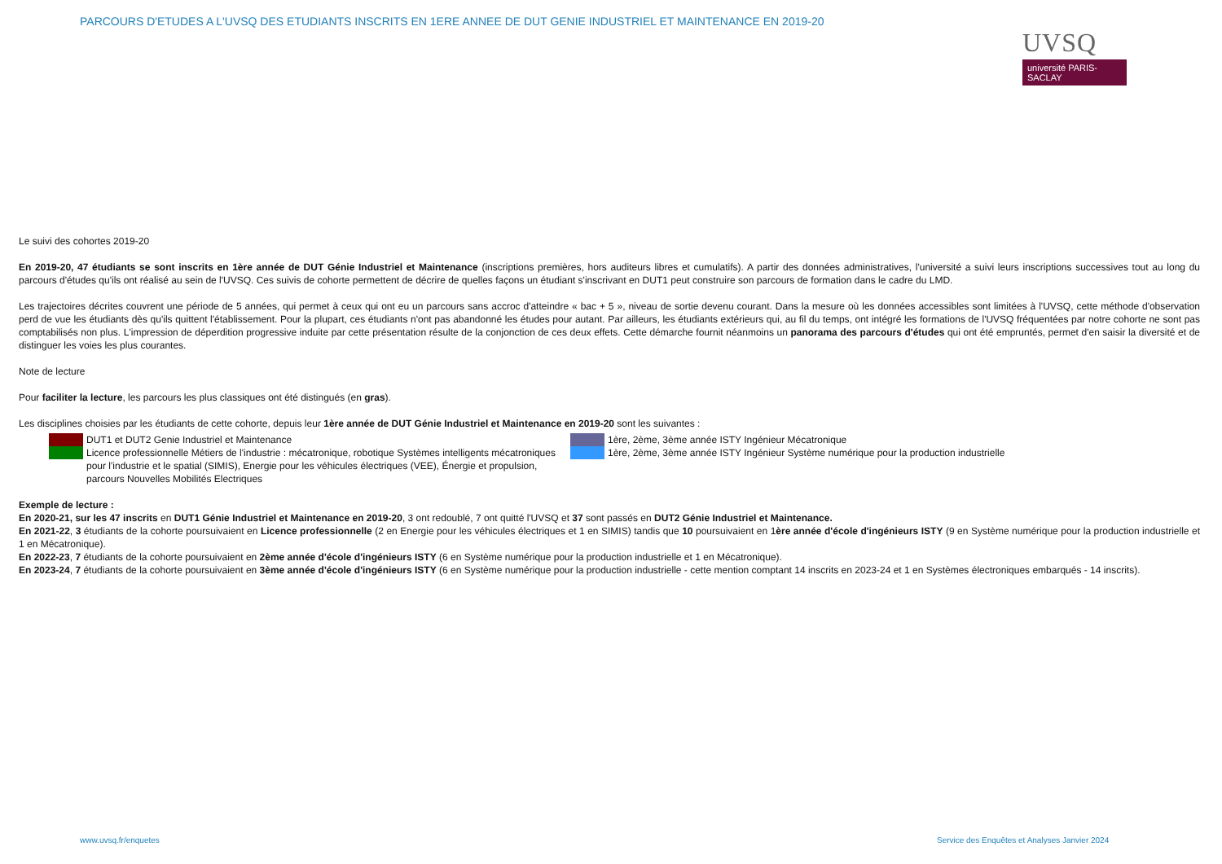PARCOURS D'ETUDES A L'UVSQ DES ETUDIANTS INSCRITS EN 1ERE ANNEE DE DUT GENIE INDUSTRIEL ET MAINTENANCE EN 2019-20
UVSQ
université PARIS-SACLAY
Le suivi des cohortes 2019-20
En 2019-20, 47 étudiants se sont inscrits en 1ère année de DUT Génie Industriel et Maintenance (inscriptions premières, hors auditeurs libres et cumulatifs). A partir des données administratives, l'université a suivi leurs inscriptions successives tout au long du parcours d'études qu'ils ont réalisé au sein de l'UVSQ. Ces suivis de cohorte permettent de décrire de quelles façons un étudiant s'inscrivant en DUT1 peut construire son parcours de formation dans le cadre du LMD.
Les trajectoires décrites couvrent une période de 5 années, qui permet à ceux qui ont eu un parcours sans accroc d'atteindre « bac + 5 », niveau de sortie devenu courant. Dans la mesure où les données accessibles sont limitées à l'UVSQ, cette méthode d'observation perd de vue les étudiants dès qu'ils quittent l'établissement. Pour la plupart, ces étudiants n'ont pas abandonné les études pour autant. Par ailleurs, les étudiants extérieurs qui, au fil du temps, ont intégré les formations de l'UVSQ fréquentées par notre cohorte ne sont pas comptabilisés non plus. L'impression de déperdition progressive induite par cette présentation résulte de la conjonction de ces deux effets. Cette démarche fournit néanmoins un panorama des parcours d'études qui ont été empruntés, permet d'en saisir la diversité et de distinguer les voies les plus courantes.
Note de lecture
Pour faciliter la lecture, les parcours les plus classiques ont été distingués (en gras).
Les disciplines choisies par les étudiants de cette cohorte, depuis leur 1ère année de DUT Génie Industriel et Maintenance en 2019-20 sont les suivantes :
DUT1 et DUT2 Genie Industriel et Maintenance
Licence professionnelle Métiers de l'industrie : mécatronique, robotique Systèmes intelligents mécatroniques pour l'industrie et le spatial (SIMIS), Energie pour les véhicules électriques (VEE), Énergie et propulsion, parcours Nouvelles Mobilités Electriques
1ère, 2ème, 3ème année ISTY Ingénieur Mécatronique
1ère, 2ème, 3ème année ISTY Ingénieur Système numérique pour la production industrielle
Exemple de lecture :
En 2020-21, sur les 47 inscrits en DUT1 Génie Industriel et Maintenance en 2019-20, 3 ont redoublé, 7 ont quitté l'UVSQ et 37 sont passés en DUT2 Génie Industriel et Maintenance.
En 2021-22, 3 étudiants de la cohorte poursuivaient en Licence professionnelle (2 en Energie pour les véhicules électriques et 1 en SIMIS) tandis que 10 poursuivaient en 1ère année d'école d'ingénieurs ISTY (9 en Système numérique pour la production industrielle et 1 en Mécatronique).
En 2022-23, 7 étudiants de la cohorte poursuivaient en 2ème année d'école d'ingénieurs ISTY (6 en Système numérique pour la production industrielle et 1 en Mécatronique).
En 2023-24, 7 étudiants de la cohorte poursuivaient en 3ème année d'école d'ingénieurs ISTY (6 en Système numérique pour la production industrielle - cette mention comptant 14 inscrits en 2023-24 et 1 en Systèmes électroniques embarqués - 14 inscrits).
www.uvsq.fr/enquetes
Service des Enquêtes et Analyses Janvier 2024